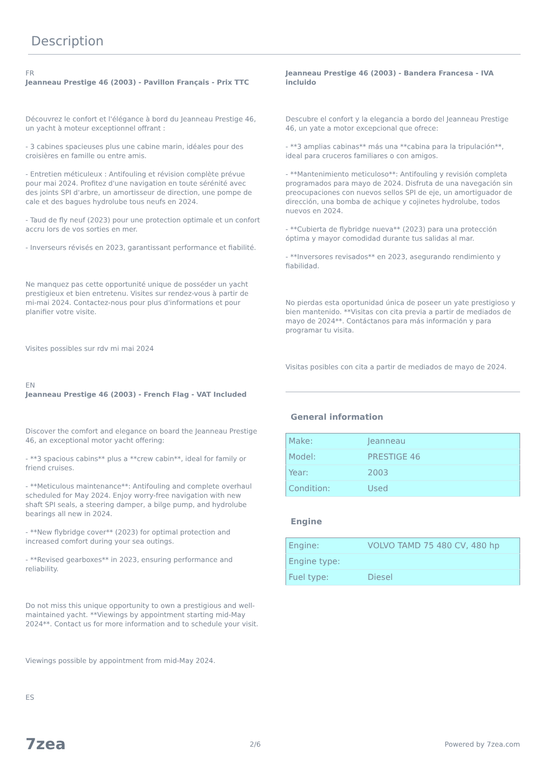Description
FR
Jeanneau Prestige 46 (2003) - Pavillon Français - Prix TTC
Découvrez le confort et l'élégance à bord du Jeanneau Prestige 46, un yacht à moteur exceptionnel offrant :
- 3 cabines spacieuses plus une cabine marin, idéales pour des croisières en famille ou entre amis.
- Entretien méticuleux : Antifouling et révision complète prévue pour mai 2024. Profitez d'une navigation en toute sérénité avec des joints SPI d'arbre, un amortisseur de direction, une pompe de cale et des bagues hydrolube tous neufs en 2024.
- Taud de fly neuf (2023) pour une protection optimale et un confort accru lors de vos sorties en mer.
- Inverseurs révisés en 2023, garantissant performance et fiabilité.
Ne manquez pas cette opportunité unique de posséder un yacht prestigieux et bien entretenu. Visites sur rendez-vous à partir de mi-mai 2024. Contactez-nous pour plus d'informations et pour planifier votre visite.
Visites possibles sur rdv mi mai 2024
EN
Jeanneau Prestige 46 (2003) - French Flag - VAT Included
Discover the comfort and elegance on board the Jeanneau Prestige 46, an exceptional motor yacht offering:
- **3 spacious cabins** plus a **crew cabin**, ideal for family or friend cruises.
- **Meticulous maintenance**: Antifouling and complete overhaul scheduled for May 2024. Enjoy worry-free navigation with new shaft SPI seals, a steering damper, a bilge pump, and hydrolube bearings all new in 2024.
- **New flybridge cover** (2023) for optimal protection and increased comfort during your sea outings.
- **Revised gearboxes** in 2023, ensuring performance and reliability.
Do not miss this unique opportunity to own a prestigious and well-maintained yacht. **Viewings by appointment starting mid-May 2024**. Contact us for more information and to schedule your visit.
Viewings possible by appointment from mid-May 2024.
ES
Jeanneau Prestige 46 (2003) - Bandera Francesa - IVA incluido
Descubre el confort y la elegancia a bordo del Jeanneau Prestige 46, un yate a motor excepcional que ofrece:
- **3 amplias cabinas** más una **cabina para la tripulación**, ideal para cruceros familiares o con amigos.
- **Mantenimiento meticuloso**: Antifouling y revisión completa programados para mayo de 2024. Disfruta de una navegación sin preocupaciones con nuevos sellos SPI de eje, un amortiguador de dirección, una bomba de achique y cojinetes hydrolube, todos nuevos en 2024.
- **Cubierta de flybridge nueva** (2023) para una protección óptima y mayor comodidad durante tus salidas al mar.
- **Inversores revisados** en 2023, asegurando rendimiento y fiabilidad.
No pierdas esta oportunidad única de poseer un yate prestigioso y bien mantenido. **Visitas con cita previa a partir de mediados de mayo de 2024**. Contáctanos para más información y para programar tu visita.
Visitas posibles con cita a partir de mediados de mayo de 2024.
General information
| Make: | Jeanneau |
| Model: | PRESTIGE 46 |
| Year: | 2003 |
| Condition: | Used |
Engine
| Engine: | VOLVO TAMD 75 480 CV, 480 hp |
| Engine type: | |
| Fuel type: | Diesel |
7zea 2/6 Powered by 7zea.com